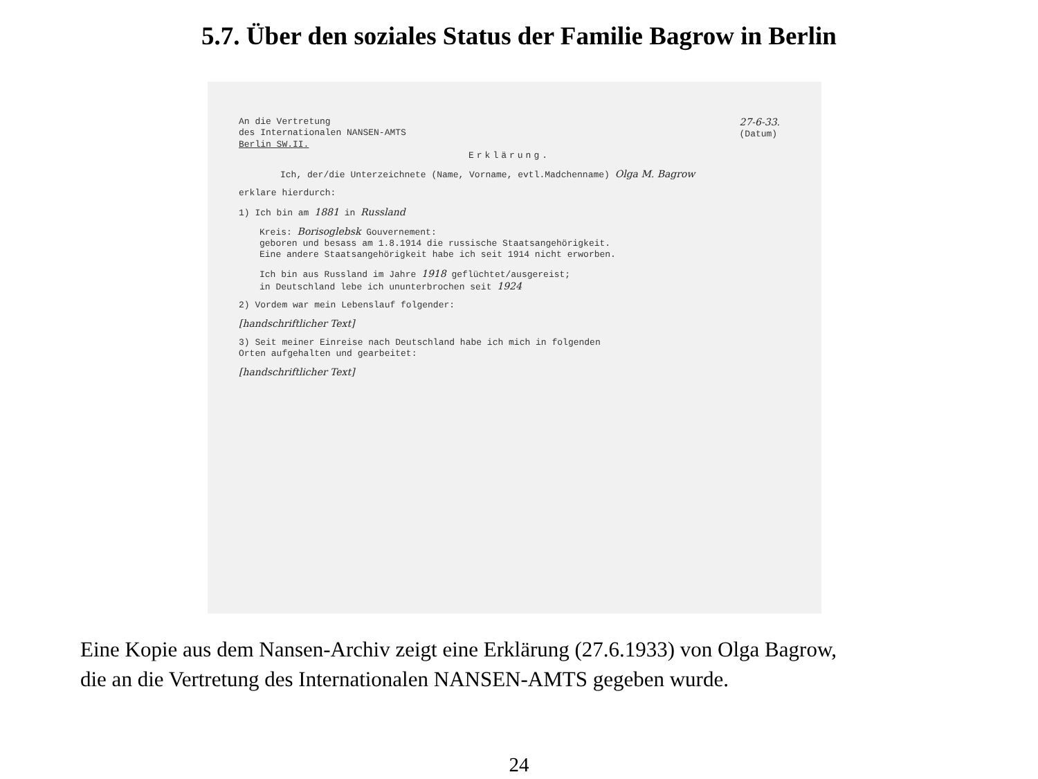5.7. Über den soziales Status der Familie Bagrow in Berlin
An die Vertretung
des Internationalen NANSEN-AMTS
Berlin SW.II.
27-6-33.
(Datum)
Erklärung.
Ich, der/die Unterzeichnete (Name, Vorname, evtl.Madchenname) Olga M. Bagrow
erklare hierdurch:
1) Ich bin am 1881 in Russland
Kreis: Borisoglebsk Gouvernement:
geboren und besass am 1.8.1914 die russische Staatsangehörigkeit.
Eine andere Staatsangehörigkeit habe ich seit 1914 nicht erworben.
Ich bin aus Russland im Jahre 1918 geflüchtet/ausgereist;
in Deutschland lebe ich ununterbrochen seit 1924
2) Vordem war mein Lebenslauf folgender:
[handschriftlicher Text]
3) Seit meiner Einreise nach Deutschland habe ich mich in folgenden
Orten aufgehalten und gearbeitet:
[handschriftlicher Text]
Eine Kopie aus dem Nansen-Archiv zeigt eine Erklärung (27.6.1933) von Olga Bagrow,
die an die Vertretung des Internationalen NANSEN-AMTS gegeben wurde.
24